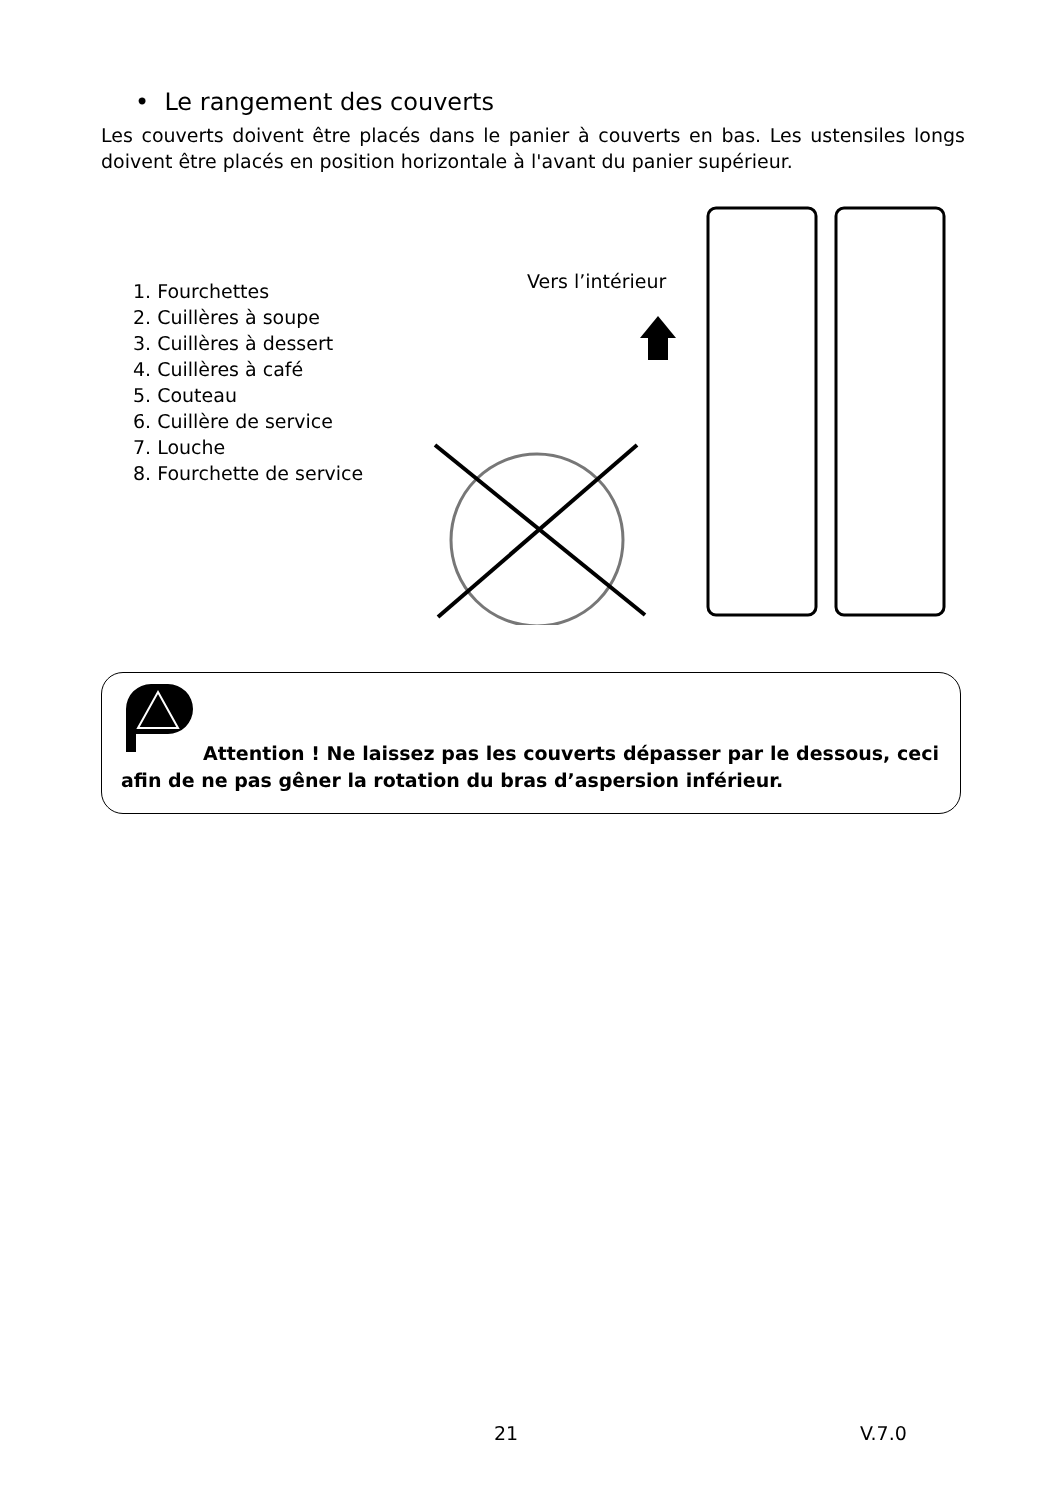• Le rangement des couverts
Les couverts doivent être placés dans le panier à couverts en bas. Les ustensiles longs doivent être placés en position horizontale à l'avant du panier supérieur.
1. Fourchettes
2. Cuillères à soupe
3. Cuillères à dessert
4. Cuillères à café
5. Couteau
6. Cuillère de service
7. Louche
8. Fourchette de service
Vers l’intérieur
Attention ! Ne laissez pas les couverts dépasser par le dessous, ceci afin de ne pas gêner la rotation du bras d’aspersion inférieur.
21 V.7.0